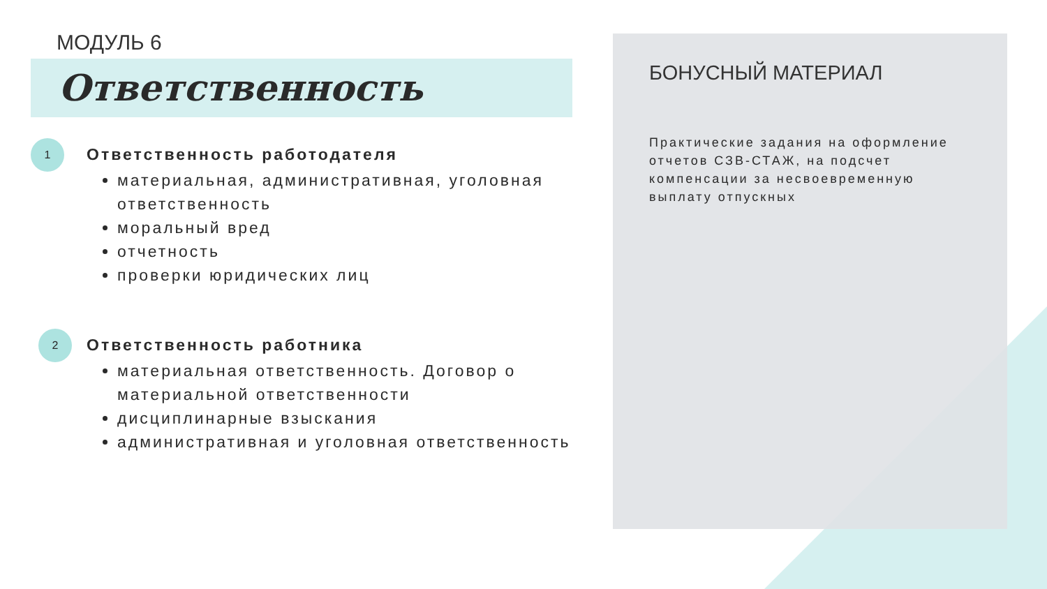МОДУЛЬ 6
Ответственность
1
Ответственность работодателя
материальная, административная, уголовная ответственность
моральный вред
отчетность
проверки юридических лиц
2
Ответственность работника
материальная ответственность. Договор о материальной ответственности
дисциплинарные взыскания
административная и уголовная ответственность
БОНУСНЫЙ МАТЕРИАЛ
Практические задания на оформление отчетов СЗВ-СТАЖ, на подсчет компенсации за несвоевременную выплату отпускных